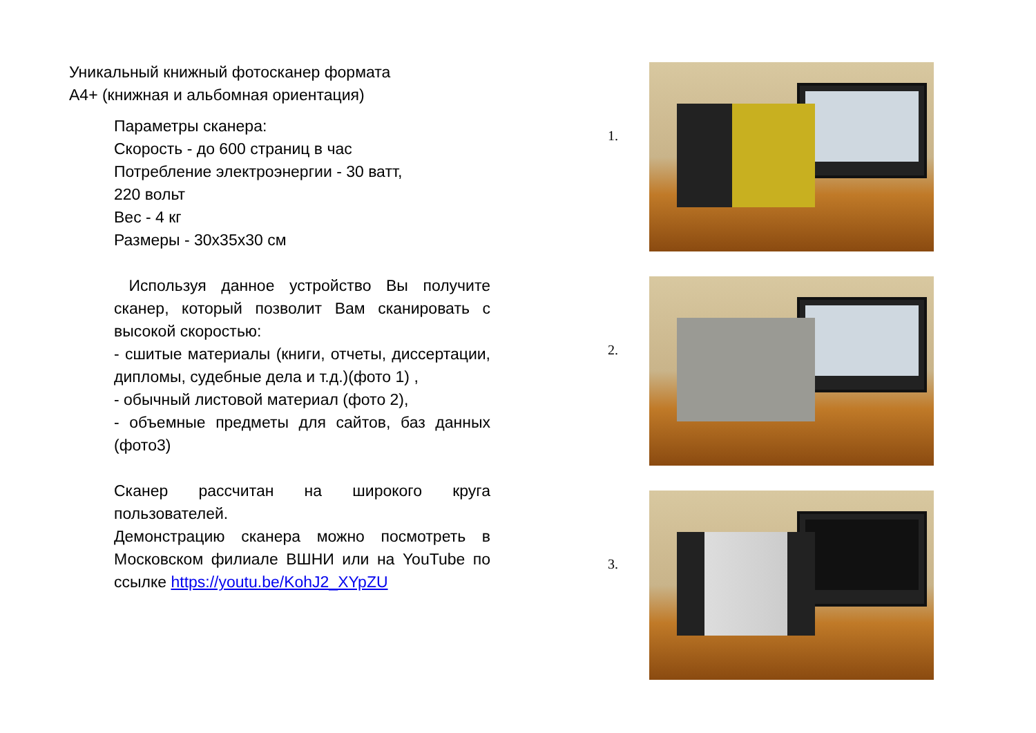Уникальный книжный фотосканер формата
А4+ (книжная и альбомная ориентация)
Параметры сканера:
Скорость - до 600 страниц в час
Потребление электроэнергии - 30 ватт,
220 вольт
Вес - 4 кг
Размеры - 30х35х30 см
Используя данное устройство Вы получите сканер, который позволит Вам сканировать с высокой скоростью:
- сшитые материалы (книги, отчеты, диссертации, дипломы, судебные дела и т.д.)(фото 1) ,
- обычный листовой материал (фото 2),
- объемные предметы для сайтов, баз данных (фото3)
Сканер рассчитан на широкого круга пользователей.
Демонстрацию сканера можно посмотреть в Московском филиале ВШНИ или на YouTube по ссылке https://youtu.be/KohJ2_XYpZU
1.
2.
3.